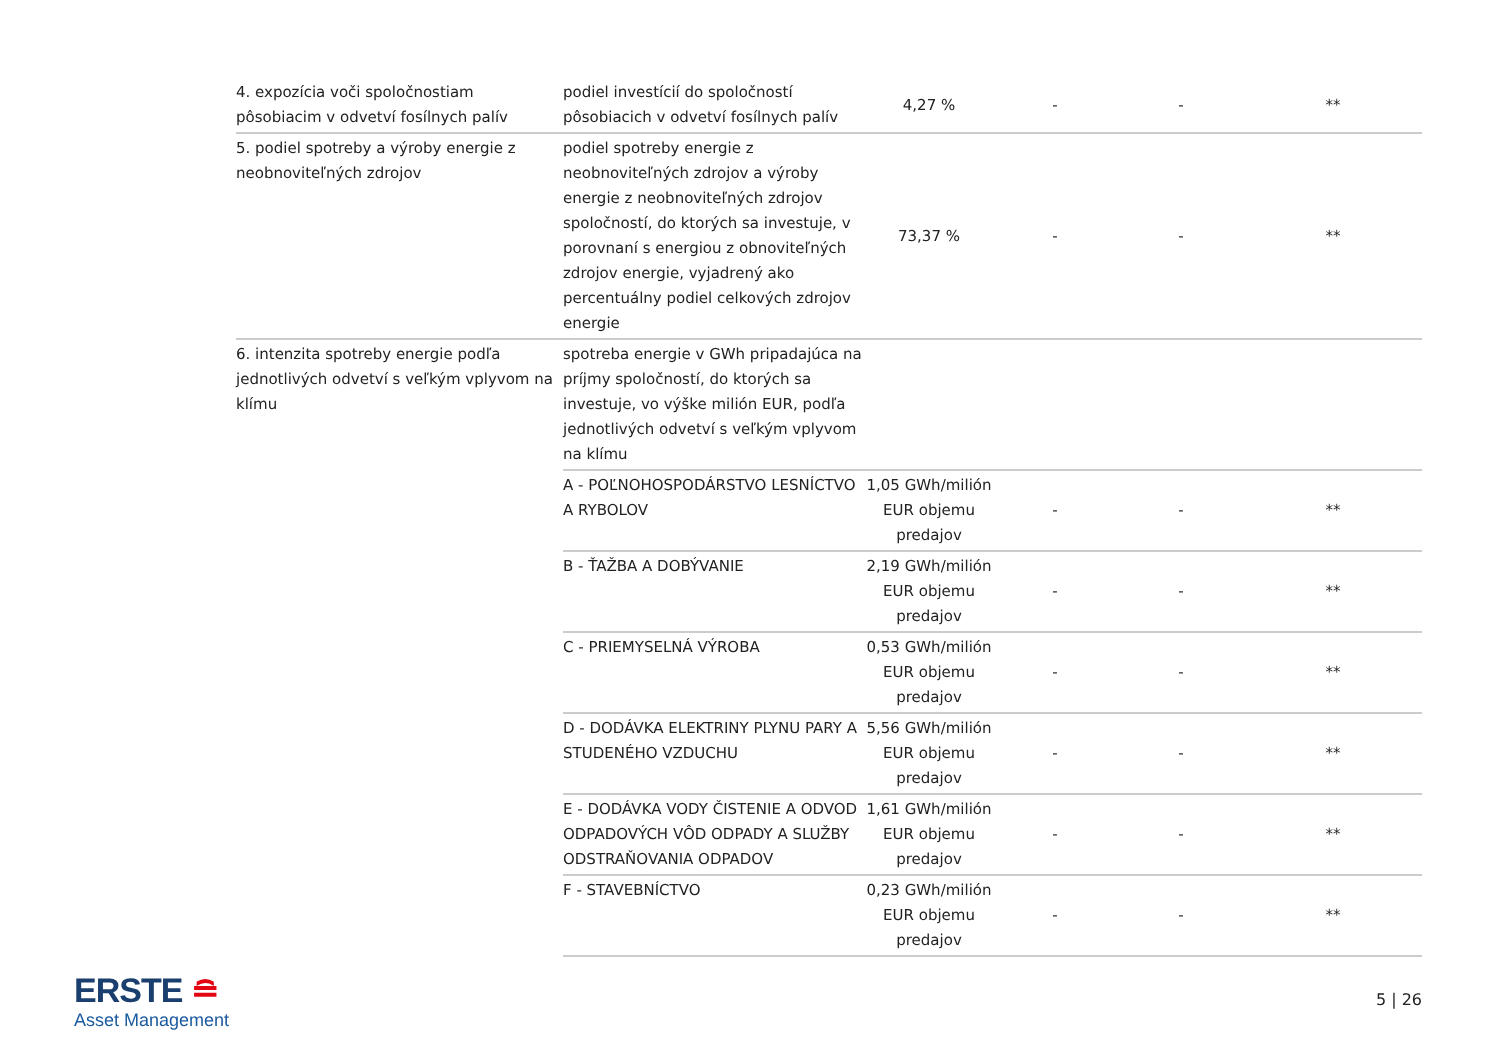| 4. expozícia voči spoločnostiam pôsobiacim v odvetví fosílnych palív | podiel investícií do spoločností pôsobiacich v odvetví fosílnych palív | 4,27 % | - | - | ** |
| 5. podiel spotreby a výroby energie z neobnoviteľných zdrojov | podiel spotreby energie z neobnoviteľných zdrojov a výroby energie z neobnoviteľných zdrojov spoločností, do ktorých sa investuje, v porovnaní s energiou z obnoviteľných zdrojov energie, vyjadrený ako percentuálny podiel celkových zdrojov energie | 73,37 % | - | - | ** |
| 6. intenzita spotreby energie podľa jednotlivých odvetví s veľkým vplyvom na klímu | spotreba energie v GWh pripadajúca na príjmy spoločností, do ktorých sa investuje, vo výške milión EUR, podľa jednotlivých odvetví s veľkým vplyvom na klímu | | | | |
| | A - POĽNOHOSPODÁRSTVO LESNÍCTVO A RYBOLOV | 1,05 GWh/milión EUR objemu predajov | - | - | ** |
| | B - ŤAŽBA A DOBÝVANIE | 2,19 GWh/milión EUR objemu predajov | - | - | ** |
| | C - PRIEMYSELNÁ VÝROBA | 0,53 GWh/milión EUR objemu predajov | - | - | ** |
| | D - DODÁVKA ELEKTRINY PLYNU PARY A STUDENÉHO VZDUCHU | 5,56 GWh/milión EUR objemu predajov | - | - | ** |
| | E - DODÁVKA VODY ČISTENIE A ODVOD ODPADOVÝCH VÔD ODPADY A SLUŽBY ODSTRAŇOVANIA ODPADOV | 1,61 GWh/milión EUR objemu predajov | - | - | ** |
| | F - STAVEBNÍCTVO | 0,23 GWh/milión EUR objemu predajov | - | - | ** |
ERSTE ≘
Asset Management
5 | 26